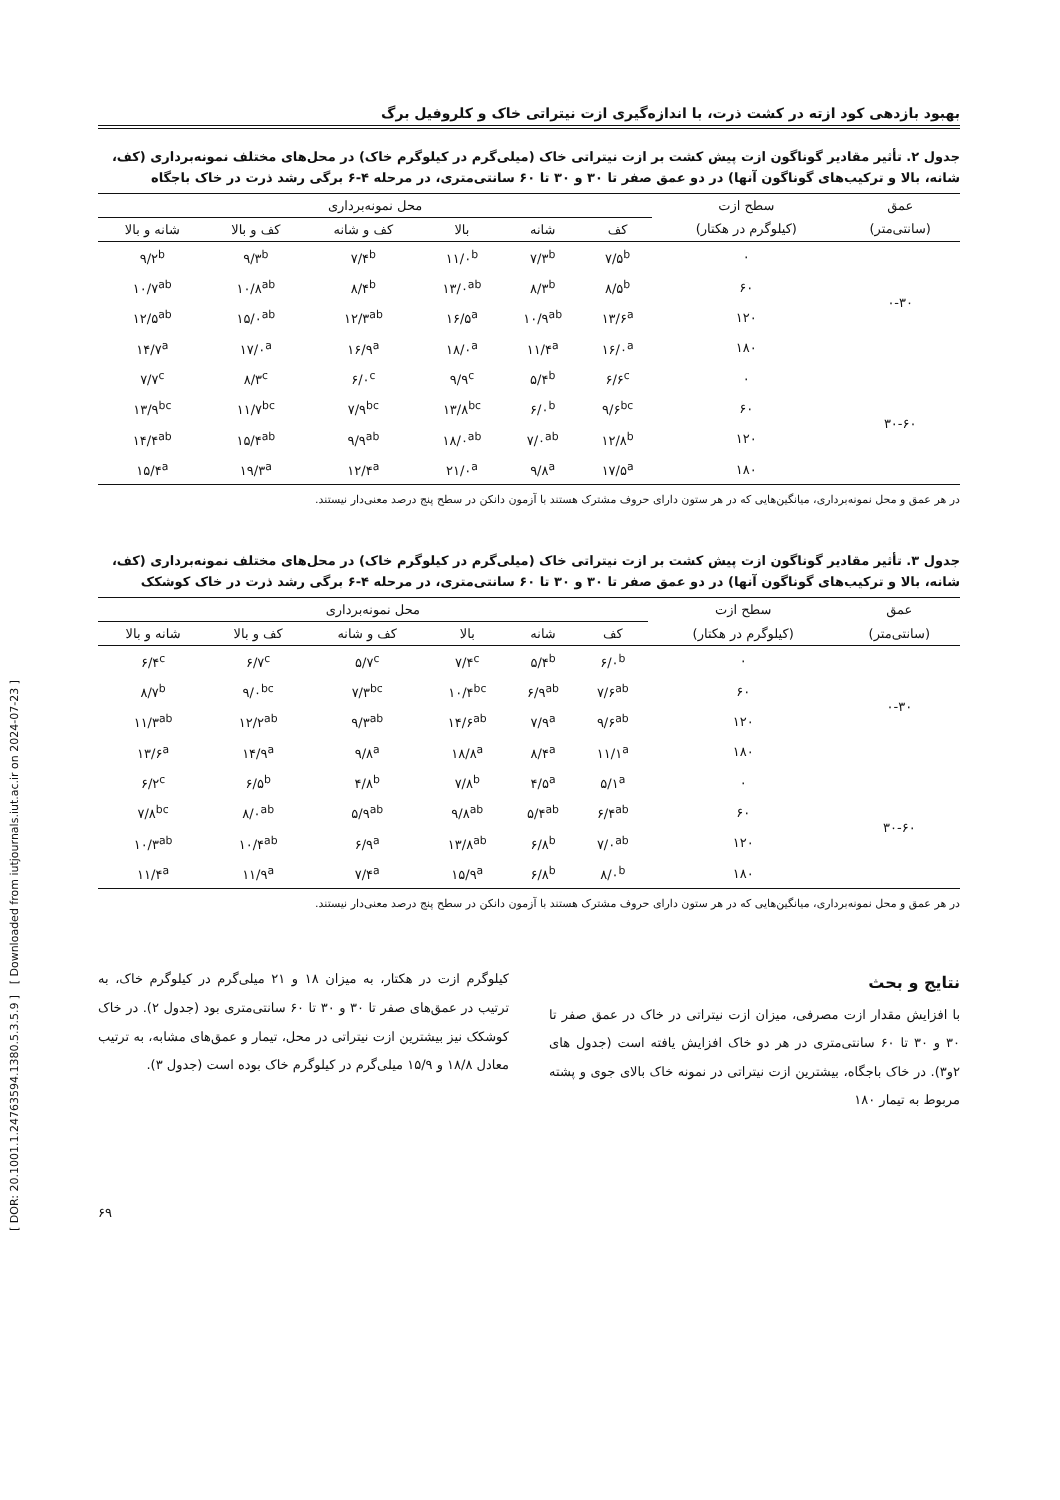[ DOR: 20.1001.1.24763594.1380.5.3.5.9 ] [ Downloaded from iutjournals.iut.ac.ir on 2024-07-23 ]
بهبود بازدهی کود ازته در کشت ذرت، با اندازه‌گیری ازت نیتراتی خاک و کلروفیل برگ
جدول ۲. تأثیر مقادیر گوناگون ازت پیش کشت بر ازت نیتراتی خاک (میلی‌گرم در کیلوگرم خاک) در محل‌های مختلف نمونه‌برداری (کف، شانه، بالا و ترکیب‌های گوناگون آنها) در دو عمق صفر تا ۳۰ و ۳۰ تا ۶۰ سانتی‌متری، در مرحله ۴-۶ برگی رشد ذرت در خاک باجگاه
| عمق | سطح ازت | محل نمونه‌برداری | | | | | |
| --- | --- | --- | --- | --- | --- | --- | --- |
| (سانتی‌متر) | (کیلوگرم در هکتار) | کف | شانه | بالا | کف و شانه | کف و بالا | شانه و بالا |
| ۰-۳۰ | ۰ | ۷/۵<sup>b</sup> | ۷/۳<sup>b</sup> | ۱۱/۰<sup>b</sup> | ۷/۴<sup>b</sup> | ۹/۳<sup>b</sup> | ۹/۲<sup>b</sup> |
| | ۶۰ | ۸/۵<sup>b</sup> | ۸/۳<sup>b</sup> | ۱۳/۰<sup>ab</sup> | ۸/۴<sup>b</sup> | ۱۰/۸<sup>ab</sup> | ۱۰/۷<sup>ab</sup> |
| | ۱۲۰ | ۱۳/۶<sup>a</sup> | ۱۰/۹<sup>ab</sup> | ۱۶/۵<sup>a</sup> | ۱۲/۳<sup>ab</sup> | ۱۵/۰<sup>ab</sup> | ۱۲/۵<sup>ab</sup> |
| | ۱۸۰ | ۱۶/۰<sup>a</sup> | ۱۱/۴<sup>a</sup> | ۱۸/۰<sup>a</sup> | ۱۶/۹<sup>a</sup> | ۱۷/۰<sup>a</sup> | ۱۴/۷<sup>a</sup> |
| ۳۰-۶۰ | ۰ | ۶/۶<sup>c</sup> | ۵/۴<sup>b</sup> | ۹/۹<sup>c</sup> | ۶/۰<sup>c</sup> | ۸/۳<sup>c</sup> | ۷/۷<sup>c</sup> |
| | ۶۰ | ۹/۶<sup>bc</sup> | ۶/۰<sup>b</sup> | ۱۳/۸<sup>bc</sup> | ۷/۹<sup>bc</sup> | ۱۱/۷<sup>bc</sup> | ۱۳/۹<sup>bc</sup> |
| | ۱۲۰ | ۱۲/۸<sup>b</sup> | ۷/۰<sup>ab</sup> | ۱۸/۰<sup>ab</sup> | ۹/۹<sup>ab</sup> | ۱۵/۴<sup>ab</sup> | ۱۴/۴<sup>ab</sup> |
| | ۱۸۰ | ۱۷/۵<sup>a</sup> | ۹/۸<sup>a</sup> | ۲۱/۰<sup>a</sup> | ۱۲/۴<sup>a</sup> | ۱۹/۳<sup>a</sup> | ۱۵/۴<sup>a</sup> |
در هر عمق و محل نمونه‌برداری، میانگین‌هایی که در هر ستون دارای حروف مشترک هستند با آزمون دانکن در سطح پنج درصد معنی‌دار نیستند.
جدول ۳. تأثیر مقادیر گوناگون ازت پیش کشت بر ازت نیتراتی خاک (میلی‌گرم در کیلوگرم خاک) در محل‌های مختلف نمونه‌برداری (کف، شانه، بالا و ترکیب‌های گوناگون آنها) در دو عمق صفر تا ۳۰ و ۳۰ تا ۶۰ سانتی‌متری، در مرحله ۴-۶ برگی رشد ذرت در خاک کوشکک
| عمق | سطح ازت | محل نمونه‌برداری | | | | | |
| --- | --- | --- | --- | --- | --- | --- | --- |
| (سانتی‌متر) | (کیلوگرم در هکتار) | کف | شانه | بالا | کف و شانه | کف و بالا | شانه و بالا |
| ۰-۳۰ | ۰ | ۶/۰<sup>b</sup> | ۵/۴<sup>b</sup> | ۷/۴<sup>c</sup> | ۵/۷<sup>c</sup> | ۶/۷<sup>c</sup> | ۶/۴<sup>c</sup> |
| | ۶۰ | ۷/۶<sup>ab</sup> | ۶/۹<sup>ab</sup> | ۱۰/۴<sup>bc</sup> | ۷/۳<sup>bc</sup> | ۹/۰<sup>bc</sup> | ۸/۷<sup>b</sup> |
| | ۱۲۰ | ۹/۶<sup>ab</sup> | ۷/۹<sup>a</sup> | ۱۴/۶<sup>ab</sup> | ۹/۳<sup>ab</sup> | ۱۲/۲<sup>ab</sup> | ۱۱/۳<sup>ab</sup> |
| | ۱۸۰ | ۱۱/۱<sup>a</sup> | ۸/۴<sup>a</sup> | ۱۸/۸<sup>a</sup> | ۹/۸<sup>a</sup> | ۱۴/۹<sup>a</sup> | ۱۳/۶<sup>a</sup> |
| ۳۰-۶۰ | ۰ | ۵/۱<sup>a</sup> | ۴/۵<sup>a</sup> | ۷/۸<sup>b</sup> | ۴/۸<sup>b</sup> | ۶/۵<sup>b</sup> | ۶/۲<sup>c</sup> |
| | ۶۰ | ۶/۴<sup>ab</sup> | ۵/۴<sup>ab</sup> | ۹/۸<sup>ab</sup> | ۵/۹<sup>ab</sup> | ۸/۰<sup>ab</sup> | ۷/۸<sup>bc</sup> |
| | ۱۲۰ | ۷/۰<sup>ab</sup> | ۶/۸<sup>b</sup> | ۱۳/۸<sup>ab</sup> | ۶/۹<sup>a</sup> | ۱۰/۴<sup>ab</sup> | ۱۰/۳<sup>ab</sup> |
| | ۱۸۰ | ۸/۰<sup>b</sup> | ۶/۸<sup>b</sup> | ۱۵/۹<sup>a</sup> | ۷/۴<sup>a</sup> | ۱۱/۹<sup>a</sup> | ۱۱/۴<sup>a</sup> |
در هر عمق و محل نمونه‌برداری، میانگین‌هایی که در هر ستون دارای حروف مشترک هستند با آزمون دانکن در سطح پنج درصد معنی‌دار نیستند.
نتایج و بحث
با افزایش مقدار ازت مصرفی، میزان ازت نیتراتی در خاک در عمق صفر تا ۳۰ و ۳۰ تا ۶۰ سانتی‌متری در هر دو خاک افزایش یافته است (جدول های ۲و۳). در خاک باجگاه، بیشترین ازت نیتراتی در نمونه خاک بالای جوی و پشته مربوط به تیمار ۱۸۰
کیلوگرم ازت در هکتار، به میزان ۱۸ و ۲۱ میلی‌گرم در کیلوگرم خاک، به ترتیب در عمق‌های صفر تا ۳۰ و ۳۰ تا ۶۰ سانتی‌متری بود (جدول ۲). در خاک کوشکک نیز بیشترین ازت نیتراتی در محل، تیمار و عمق‌های مشابه، به ترتیب معادل ۱۸/۸ و ۱۵/۹ میلی‌گرم در کیلوگرم خاک بوده است (جدول ۳).
۶۹